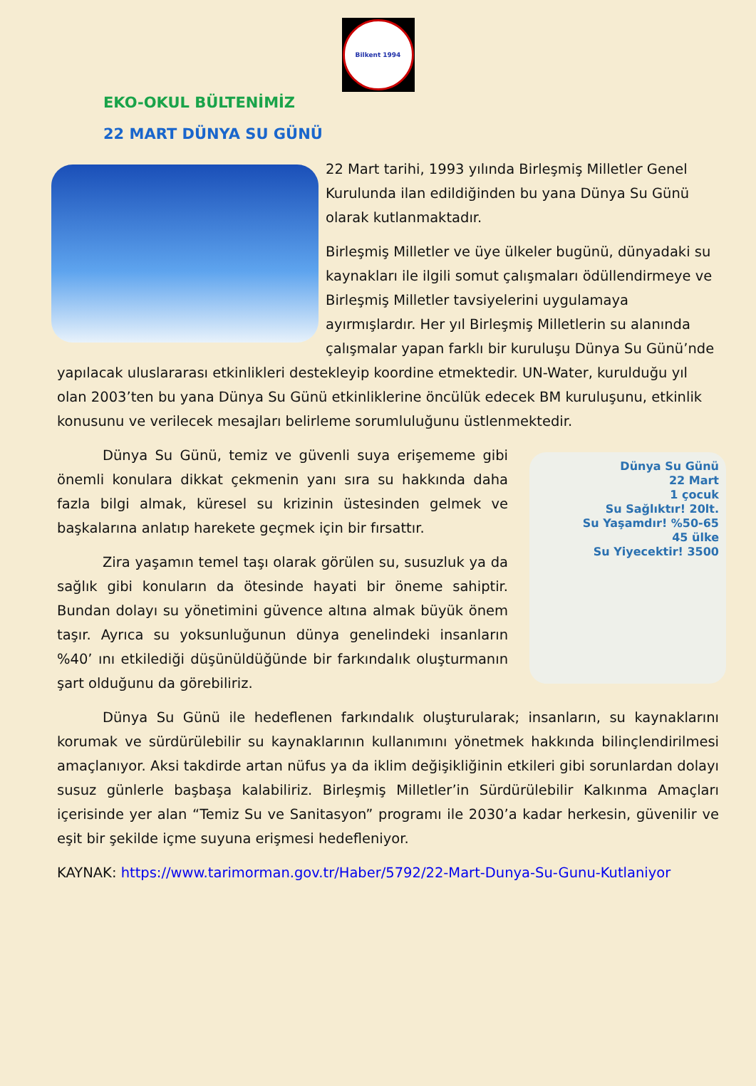Bilkent 1994
EKO-OKUL BÜLTENİMİZ
22 MART DÜNYA SU GÜNÜ
22 Mart tarihi, 1993 yılında Birleşmiş Milletler Genel Kurulunda ilan edildiğinden bu yana Dünya Su Günü olarak kutlanmaktadır.
Birleşmiş Milletler ve üye ülkeler bugünü, dünyadaki su kaynakları ile ilgili somut çalışmaları ödüllendirmeye ve Birleşmiş Milletler tavsiyelerini uygulamaya ayırmışlardır. Her yıl Birleşmiş Milletlerin su alanında çalışmalar yapan farklı bir kuruluşu Dünya Su Günü’nde yapılacak uluslararası etkinlikleri destekleyip koordine etmektedir. UN-Water, kurulduğu yıl olan 2003’ten bu yana Dünya Su Günü etkinliklerine öncülük edecek BM kuruluşunu, etkinlik konusunu ve verilecek mesajları belirleme sorumluluğunu üstlenmektedir.
Dünya Su Günü
22 Mart
1 çocuk
Su Sağlıktır! 20lt.
Su Yaşamdır! %50-65
45 ülke
Su Yiyecektir! 3500
Dünya Su Günü, temiz ve güvenli suya erişememe gibi önemli konulara dikkat çekmenin yanı sıra su hakkında daha fazla bilgi almak, küresel su krizinin üstesinden gelmek ve başkalarına anlatıp harekete geçmek için bir fırsattır.
Zira yaşamın temel taşı olarak görülen su, susuzluk ya da sağlık gibi konuların da ötesinde hayati bir öneme sahiptir. Bundan dolayı su yönetimini güvence altına almak büyük önem taşır. Ayrıca su yoksunluğunun dünya genelindeki insanların %40’ ını etkilediği düşünüldüğünde bir farkındalık oluşturmanın şart olduğunu da görebiliriz.
Dünya Su Günü ile hedeflenen farkındalık oluşturularak; insanların, su kaynaklarını korumak ve sürdürülebilir su kaynaklarının kullanımını yönetmek hakkında bilinçlendirilmesi amaçlanıyor. Aksi takdirde artan nüfus ya da iklim değişikliğinin etkileri gibi sorunlardan dolayı susuz günlerle başbaşa kalabiliriz. Birleşmiş Milletler’in Sürdürülebilir Kalkınma Amaçları içerisinde yer alan “Temiz Su ve Sanitasyon” programı ile 2030’a kadar herkesin, güvenilir ve eşit bir şekilde içme suyuna erişmesi hedefleniyor.
KAYNAK: https://www.tarimorman.gov.tr/Haber/5792/22-Mart-Dunya-Su-Gunu-Kutlaniyor